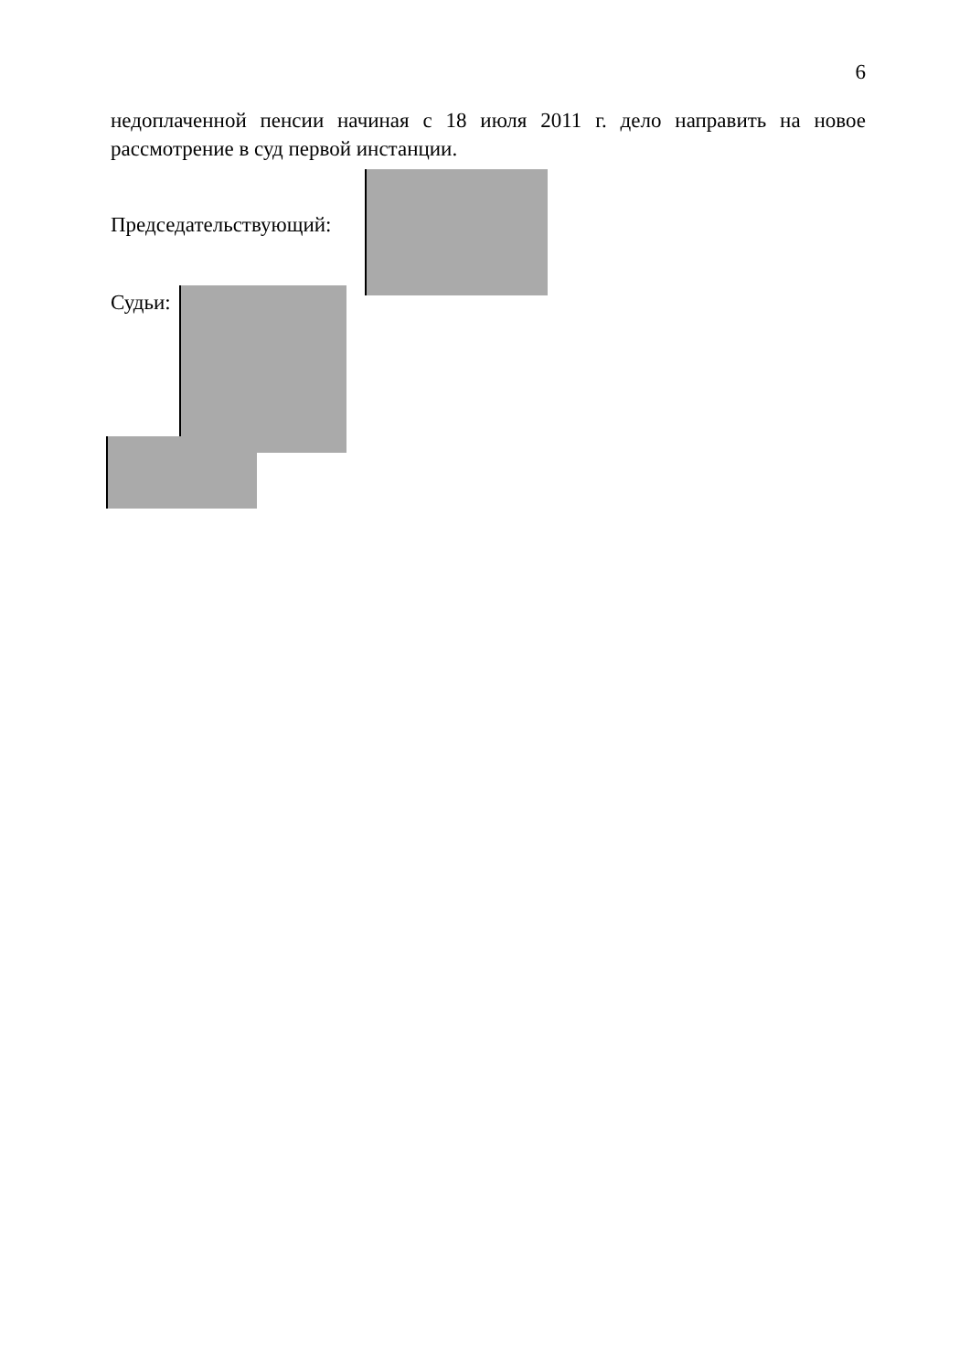6
недоплаченной пенсии начиная с 18 июля 2011 г. дело направить на новое рассмотрение в суд первой инстанции.
Председательствующий:
Судьи: